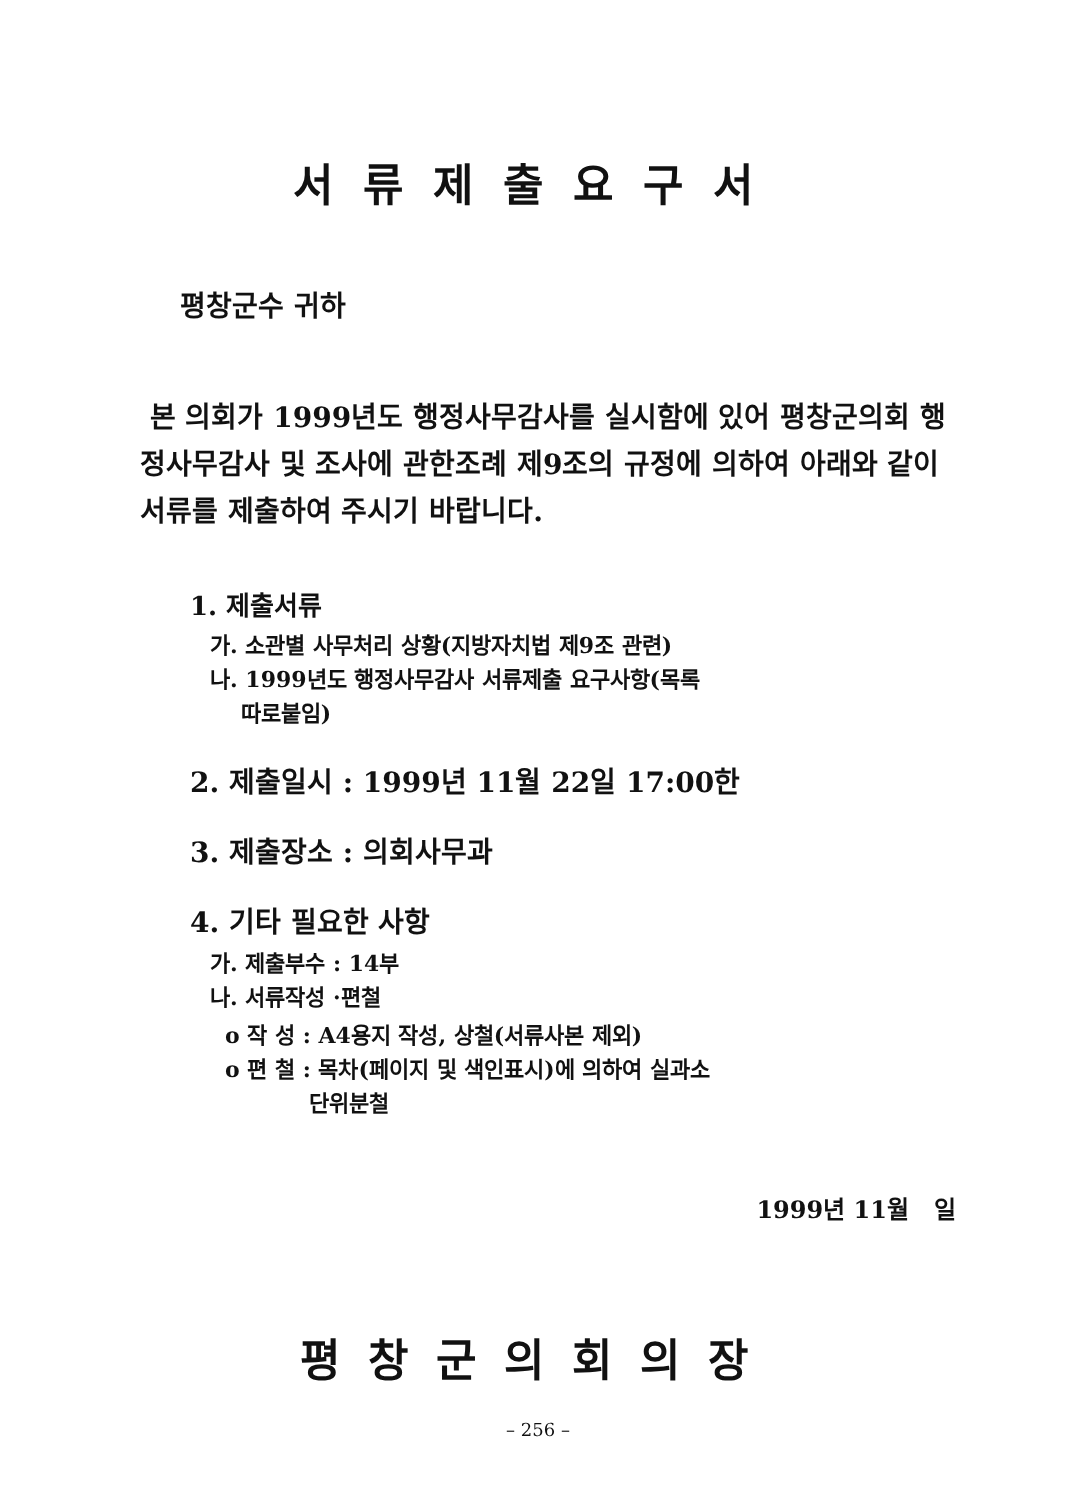서류제출요구서
평창군수 귀하
본 의회가 1999년도 행정사무감사를 실시함에 있어 평창군의회 행정사무감사 및 조사에 관한조례 제9조의 규정에 의하여 아래와 같이 서류를 제출하여 주시기 바랍니다.
1. 제출서류
가. 소관별 사무처리 상황(지방자치법 제9조 관련)
나. 1999년도 행정사무감사 서류제출 요구사항(목록
따로붙임)
2. 제출일시 : 1999년 11월 22일 17:00한
3. 제출장소 : 의회사무과
4. 기타 필요한 사항
가. 제출부수 : 14부
나. 서류작성 ·편철
o 작 성 : A4용지 작성, 상철(서류사본 제외)
o 편 철 : 목차(페이지 및 색인표시)에 의하여 실과소
단위분철
1999년 11월 일
평창군의회의장
– 256 –